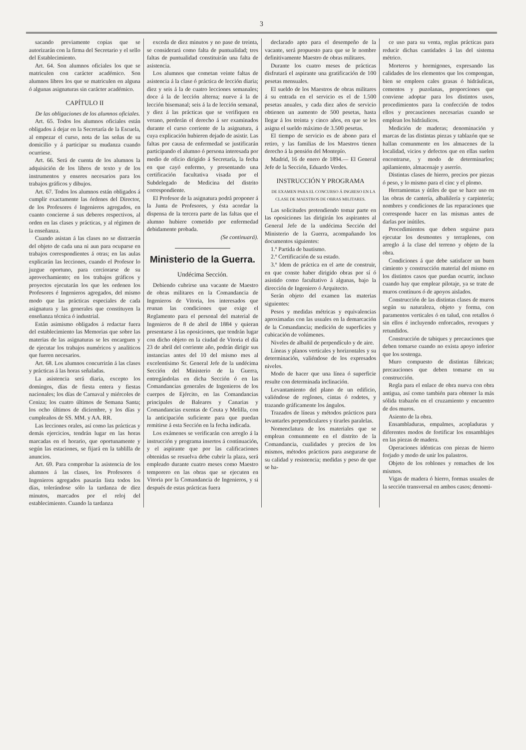3
sacando previamente copias que se autorizarán con la firma del Secretario y el sello del Establecimiento.
Art. 64. Son alumnos oficiales los que se matriculen con carácter académico. Son alumnos libres los que se matriculen en alguna ó algunas asignaturas sin carácter académico.
CAPÍTULO II
De las obligaciones de los alumnos oficiales.
Art. 65. Todos los alumnos oficiales están obligados á dejar en la Secretaría de la Escuela, al empezar el curso, nota de las señas de su domicilio y á participar su mudanza cuando ocurriese.
Art. 66. Será de cuenta de los alumnos la adquisición de los libros de texto y de los instrumentos y enseres necesarios para los trabajos gráficos y dibujos.
Art. 67. Todos los alumnos están obligados á cumplir exactamente las órdenes del Director, de los Profesores é Ingenieros agregados, en cuanto concierne á sus deberes respectivos, al orden en las clases y prácticas, y al régimen de la enseñanza.
Cuando asistan á las clases no se distraerán del objeto de cada una ni aun para ocuparse en trabajos correspondientes á otras; en las aulas explicarán las lecciones, cuando el Profesor lo juzgue oportuno, para cerciorarse de su aprovechamiento; en los trabajos gráficos y proyectos ejecutarán los que les ordenen los Profesores é Ingenieros agregados, del mismo modo que las prácticas especiales de cada asignatura y las generales que constituyen la enseñanza técnica ó industrial.
Están asimismo obligados á redactar fuera del establecimiento las Memorias que sobre las materias de las asignaturas se les encarguen y de ejecutar los trabajos numéricos y analíticos que fueren necesarios.
Art. 68. Los alumnos concurrirán á las clases y prácticas á las horas señaladas.
La asistencia será diaria, excepto los domingos, días de fiesta entera y fiestas nacionales; los días de Carnaval y miércoles de Ceniza; los cuatro últimos de Semana Santa; los ocho últimos de diciembre, y los días y cumpleaños de SS. MM. y AA. RR.
Las lecciones orales, así como las prácticas y demás ejercicios, tendrán lugar en las horas marcadas en el horario, que oportunamente y según las estaciones, se fijará en la tablilla de anuncios.
Art. 69. Para comprobar la asistencia de los alumnos á las clases, los Profesores ó Ingenieros agregados pasarán lista todos los días, tolerándose sólo la tardanza de diez minutos, marcados por el reloj del establecimiento. Cuando la tardanza
exceda de diez minutos y no pase de treinta, se considerará como falta de puntualidad; tres faltas de puntualidad constituirán una falta de asistencia.
Los alumnos que cometan veinte faltas de asistencia á la clase ó práctica de lección diaria; diez y seis á la de cuatro lecciones semanales; doce á la de lección alterna; nueve á la de lección bisemanal; seis á la de lección semanal, y diez á las prácticas que se verifiquen en verano, perderán el derecho á ser examinados durante el curso corriente de la asignatura, á cuya explicación hubieren dejado de asistir. Las faltas por causa de enfermedad se justificarán participando el alumno ó persona interesada por medio de oficio dirigido á Secretaría, la fecha en que cayó enfermo, y presentando una certificación facultativa visada por el Subdelegado de Medicina del distrito correspondiente.
El Profesor de la asignatura podrá proponer á la Junta de Profesores, y ésta acordar la dispensa de la tercera parte de las faltas que el alumno hubiere cometido por enfermedad debidamente probada.
(Se continuará).
Ministerio de la Guerra.
Undécima Sección.
Debiendo cubrirse una vacante de Maestro de obras militares en la Comandancia de Ingenieros de Vitoria, los interesados que reunan las condiciones que exige el Reglamento para el personal del material de Ingenieros de 8 de abril de 1884 y quieran presentarse á las oposiciones, que tendrán lugar con dicho objeto en la ciudad de Vitoria el día 23 de abril del corriente año, podrán dirigir sus instancias antes del 10 del mismo mes al excelentísimo Sr. General Jefe de la undécima Sección del Ministerio de la Guerra, entregándolas en dicha Sección ó en las Comandancias generales de Ingenieros de los cuerpos de Ejército, en las Comandancias principales de Baleares y Canarias y Comandancias exentas de Ceuta y Melilla, con la anticipación suficiente para que puedan remitirse á esta Sección en la fecha indicada.
Los exámenes se verificarán con arreglo á la instrucción y programa insertos á continuación, y el aspirante que por las calificaciones obtenidas se resuelva debe cubrir la plaza, será empleado durante cuatro meses como Maestro temporero en las obras que se ejecuten en Vitoria por la Comandancia de Ingenieros, y si después de estas prácticas fuera
declarado apto para el desempeño de la vacante, será propuesto para que se le nombre definitivamente Maestro de obras militares.
Durante los cuatro meses de prácticas disfrutará el aspirante una gratificación de 100 pesetas mensuales.
El sueldo de los Maestros de obras militares á su entrada en el servicio es el de 1.500 pesetas anuales, y cada diez años de servicio obtienen un aumento de 500 pesetas, hasta llegar á los treinta y cinco años, en que se les asigna el sueldo máximo de 3.500 pesetas.
El tiempo de servicio es de abono para el retiro, y las familias de los Maestros tienen derecho á la pensión del Montepío.
Madrid, 16 de enero de 1894.— El General Jefe de la Sección, Eduardo Verdes.
INSTRUCCIÓN Y PROGRAMA
DE EXAMEN PARA EL CONCURSO Á INGRESO EN LA CLASE DE MAESTROS DE OBRAS MILITARES.
Las solicitudes pretendiendo tomar parte en las oposiciones las dirigirán los aspirantes al General Jefe de la undécima Sección del Ministerio de la Guerra, acompañando los documentos siguientes:
1.º Partida de bautismo.
2.º Certificación de su estado.
3.º Idem de práctica en el arte de construir, en que conste haber dirigido obras por sí ó asistido como facultativo á algunas, bajo la dirección de Ingeniero ó Arquitecto.
Serán objeto del examen las materias siguientes:
Pesos y medidas métricas y equivalencias aproximadas con las usuales en la demarcación de la Comandancia; medición de superficies y cubicación de volúmenes.
Niveles de albañil de perpendículo y de aire.
Líneas y planos verticales y horizontales y su determinación, valiéndose de los expresados niveles.
Modo de hacer que una línea ó superficie resulte con determinada inclinación.
Levantamiento del plano de un edificio, valiéndose de reglones, cintas ó rodetes, y trazando gráficamente los ángulos.
Trazados de líneas y métodos prácticos para levantarles perpendiculares y tirarles paralelas.
Nomenclatura de los materiales que se emplean comunmente en el distrito de la Comandancia, cualidades y precios de los mismos, métodos prácticos para asegurarse de su calidad y resistencia; medidas y peso de que se ha-
ce uso para su venta, reglas prácticas para reducir dichas cantidades á las del sistema métrico.
Morteros y hormigones, expresando las calidades de los elementos que los compongan, bien se empleen cales grasas ó hidráulicas, cementos y puzolanas, proporciones que conviene adoptar para los distintos usos, procedimientos para la confección de todos ellos y precauciones necesarias cuando se emplean los hidráulicos.
Medición de maderas; denominación y marcas de las distintas piezas y tablazón que se hallan comunmente en los almacenes de la localidad, vicios y defectos que en ellas suelen encontrarse, y modo de determinarlos; apilamiento, almacenaje y aserrío.
Distintas clases de hierro, precios por piezas ó peso, y lo mismo para el cinc y el plomo.
Herramientas y útiles de que se hace uso en las obras de cantería, albañilería y carpintería; nombres y condiciones de las reparaciones que corresponde hacer en las mismas antes de darlas por inútiles.
Procedimientos que deben seguirse para ejecutar los desmontes y terraplenes, con arreglo á la clase del terreno y objeto de la obra.
Condiciones á que debe satisfacer un buen cimiento y construcción material del mismo en los distintos casos que puedan ocurrir, incluso cuando hay que emplear pilotaje, ya se trate de muros contínuos ó de apoyos aislados.
Construcción de las distintas clases de muros según su naturaleza, objeto y forma, con paramentos verticales ó en talud, con retallos ó sin ellos é incluyendo enforcados, revoques y retundidos.
Construcción de tabiques y precauciones que deben tomarse cuando no exista apoyo inferior que los sostenga.
Muro compuesto de distintas fábricas; precauciones que deben tomarse en su construcción.
Regla para el enlace de obra nueva con obra antigua, así como también para obtener la más sólida trabazón en el cruzamiento y encuentro de dos muros.
Asiento de la obra.
Ensambladuras, empalmes, acopladuras y diferentes modos de fortificar los ensamblajes en las piezas de madera.
Operaciones idénticas con piezas de hierro forjado y modo de unir los palastros.
Objeto de los roblones y remaches de los mismos.
Vigas de madera ó hierro, formas usuales de la sección transversal en ambos casos; denomi-